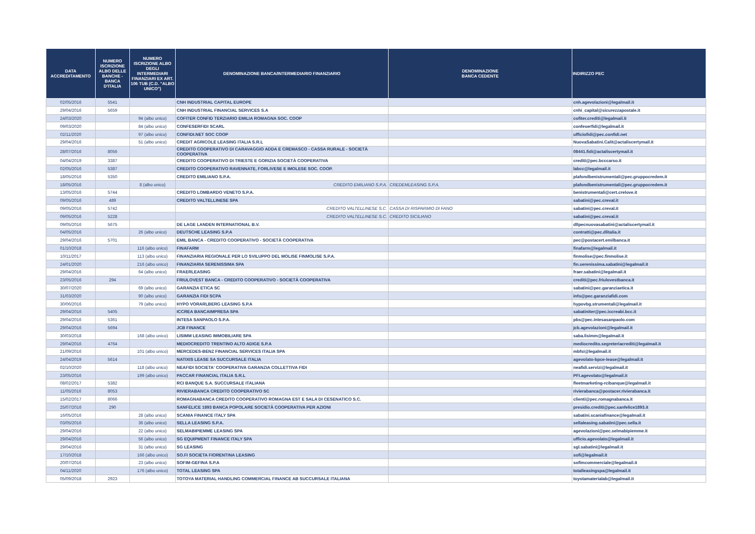| DATA ACCREDITAMENTO | NUMERO ISCRIZIONE ALBO DELLE BANCHE - BANCA D'ITALIA | NUMERO ISCRIZIONE ALBO DEGLI INTERMEDIARI FINANZIARI EX ART. 106 TUB (C.D. "ALBO UNICO") | DENOMINAZIONE BANCA/INTERMEDIARIO FINANZIARIO | DENOMINAZIONE BANCA CEDENTE | INDIRIZZO PEC |
| --- | --- | --- | --- | --- | --- |
| 02/05/2016 | 5541 | | CNH INDUSTRIAL CAPITAL EUROPE | | cnh.agevolazioni@legalmail.it |
| 29/04/2016 | 5659 | | CNH INDUSTRIAL FINANCIAL SERVICES S.A | | cnhi_capital@sicurezzapostale.it |
| 24/03/2020 | | 94 (albo unico) | COFITER CONFID TERZIARIO EMILIA ROMAGNA SOC. COOP | | cofiter.crediti@legalmail.it |
| 09/03/2020 | | 84 (albo unico) | CONFESERFIDI SCARL | | confeserfidi@legalmail.it |
| 02/11/2020 | | 97 (albo unico) | CONFIDI.NET SOC COOP | | ufficiofidi@pec.confidi.net |
| 29/04/2016 | | 51 (albo unico) | CREDIT AGRICOLE LEASING ITALIA S.R.L | | NuovaSabatini.Calit@actaliscertymail.it |
| 28/07/2016 | 8056 | | CREDITO COOPERATIVO DI CARAVAGGIO ADDA E CREMASCO - CASSA RURALE - SOCIETÀ COOPERATIVA | | 08441.fidi@actaliscertymail.it |
| 04/04/2019 | 3387 | | CREDITO COOPERATIVO DI TRIESTE E GORIZIA SOCIETÀ COOPERATIVA | | crediti@pec.bcccarso.it |
| 02/05/2016 | 5387 | | CREDITO COOPERATIVO RAVENNATE, FORLIVESE E IMOLESE SOC. COOP. | | labcc@legalmail.it |
| 18/05/2016 | 5350 | | CREDITO EMILIANO S.P.A. | | plafondbenistrumentali@pec.gruppocredem.it |
| 18/05/2016 | | 8 (albo unico) | CREDITO EMILIANO S.P.A. | CREDEMLEASING S.P.A. | plafondbenistrumentali@pec.gruppocredem.it |
| 13/05/2016 | 5744 | | CREDITO LOMBARDO VENETO S.P.A. | | benistrumentali@cert.crelove.it |
| 09/05/2016 | 489 | | CREDITO VALTELLINESE SPA | | sabatini@pec.creval.it |
| 09/05/2016 | 5742 | | CREDITO VALTELLINESE S.C. | CASSA DI RISPARMIO DI FANO | sabatini@pec.creval.it |
| 09/05/2016 | 5228 | | CREDITO VALTELLINESE S.C. | CREDITO SICILIANO | sabatini@pec.creval.it |
| 09/05/2016 | 5675 | | DE LAGE LANDEN INTERNATIONAL B.V. | | dllpecnuovasabatini@actaliscertymail.it |
| 04/05/2016 | | 26 (albo unico) | DEUTSCHE LEASING S.P.A | | contratti@pec.dlitalia.it |
| 29/04/2016 | 5701 | | EMIL BANCA - CREDITO COOPERATIVO - SOCIETÀ COOPERATIVA | | pec@postacert.emilbanca.it |
| 01/10/2018 | | 116 (albo unico) | FINAFARM | | finafarm@legalmail.it |
| 10/11/2017 | | 113 (albo unico) | FINANZIARIA REGIONALE PER LO SVILUPPO DEL MOLISE FINMOLISE S.P.A. | | finmolise@pec.finmolise.it |
| 24/01/2020 | | 216 (albo unico) | FINANZIARIA SERENISSIMA SPA | | fin.serenissima.sabatini@legalmail.it |
| 29/04/2016 | | 64 (albo unico) | FRAERLEASING | | fraer.sabatini@legalmail.it |
| 23/05/2016 | 294 | | FRIULOVEST BANCA - CREDITO COOPERATIVO - SOCIETÀ COOPERATIVA | | crediti@pec.friulovestbanca.it |
| 30/07/2020 | | 69 (albo unico) | GARANZIA ETICA SC | | sabatini@pec.garanziaetica.it |
| 31/03/2020 | | 90 (albo unico) | GARANZIA FIDI SCPA | | info@pec.garanziafidi.com |
| 30/06/2016 | | 79 (albo unico) | HYPO VORARLBERG LEASING S.P.A | | hypovbg.strumentali@legalmail.it |
| 29/04/2016 | 5405 | | ICCREA BANCAIMPRESA SPA | | sabatiniter@pec.iccreabi.bcc.it |
| 29/04/2016 | 5361 | | INTESA SANPAOLO S.P.A. | | pbs@pec.intesasanpaolo.com |
| 29/04/2016 | 5694 | | JCB FINANCE | | jcb.agevolazioni@legalmail.it |
| 30/03/2018 | | 168 (albo unico) | LISIMM LEASING IMMOBILIARE SPA | | saba.lisimm@legalmail.it |
| 29/04/2016 | 4764 | | MEDIOCREDITO TRENTINO ALTO ADIGE S.P.A | | mediocredito.segreteriacrediti@legalmail.it |
| 21/09/2016 | | 101 (albo unico) | MERCEDES-BENZ FINANCIAL SERVICES ITALIA SPA | | mbfsi@legalmail.it |
| 24/04/2019 | 5614 | | NATIXIS LEASE SA SUCCURSALE ITALIA | | agevolato-bpce-lease@legalmail.it |
| 02/10/2020 | | 118 (albo unico) | NEAFIDI SOCIETA' COOPERATIVA GARANZIA COLLETTIVA FIDI | | neafidi.servizi@legalmail.it |
| 23/05/2016 | | 199 (albo unico) | PACCAR FINANCIAL ITALIA S.R.L | | PFI.agevolato@legalmail.it |
| 08/02/2017 | 5382 | | RCI BANQUE S.A. SUCCURSALE ITALIANA | | fleetmarketing-rcibanque@legalmail.it |
| 11/05/2016 | 8053 | | RIVIERABANCA CREDITO COOPERATIVO SC | | rivierabanca@postacer.rivierabanca.it |
| 15/02/2017 | 8066 | | ROMAGNABANCA CREDITO COOPERATIVO ROMAGNA EST E SALA DI CESENATICO S.C. | | clienti@pec.romagnabanca.it |
| 25/07/2016 | 290 | | SANFELICE 1893 BANCA POPOLARE SOCIETÀ COOPERATIVA PER AZIONI | | presidio.crediti@pec.sanfelice1893.it |
| 16/05/2016 | | 28 (albo unico) | SCANIA FINANCE ITALY SPA | | sabatini.scaniafinance@legalmail.it |
| 03/05/2016 | | 36 (albo unico) | SELLA LEASING S.P.A. | | sellaleasing.sabatini@pec.sella.it |
| 29/04/2016 | | 22 (albo unico) | SELMABIPIEMME LEASING SPA | | agevolazioni@pec.selmabipiemme.it |
| 29/04/2016 | | 56 (albo unico) | SG EQUIPMENT FINANCE ITALY SPA | | ufficio.agevolato@legalmail.it |
| 29/04/2016 | | 31 (albo unico) | SG LEASING | | sgl.sabatini@legalmail.it |
| 17/10/2018 | | 166 (albo unico) | SO.FI SOCIETA FIORENTINA LEASING | | sofi@legalmail.it |
| 20/07/2016 | | 23 (albo unico) | SOFIM-GEFINA S.P.A | | sofimcommerciale@legalmail.it |
| 04/11/2020 | | 176 (albo unico) | TOTAL LEASING SPA | | totalleasingspa@legalmail.it |
| 05/09/2018 | 2923 | | TOTOYA MATERIAL HANDLING COMMERCIAL FINANCE AB SUCCURSALE ITALIANA | | toyotamaterialab@legalmail.it |